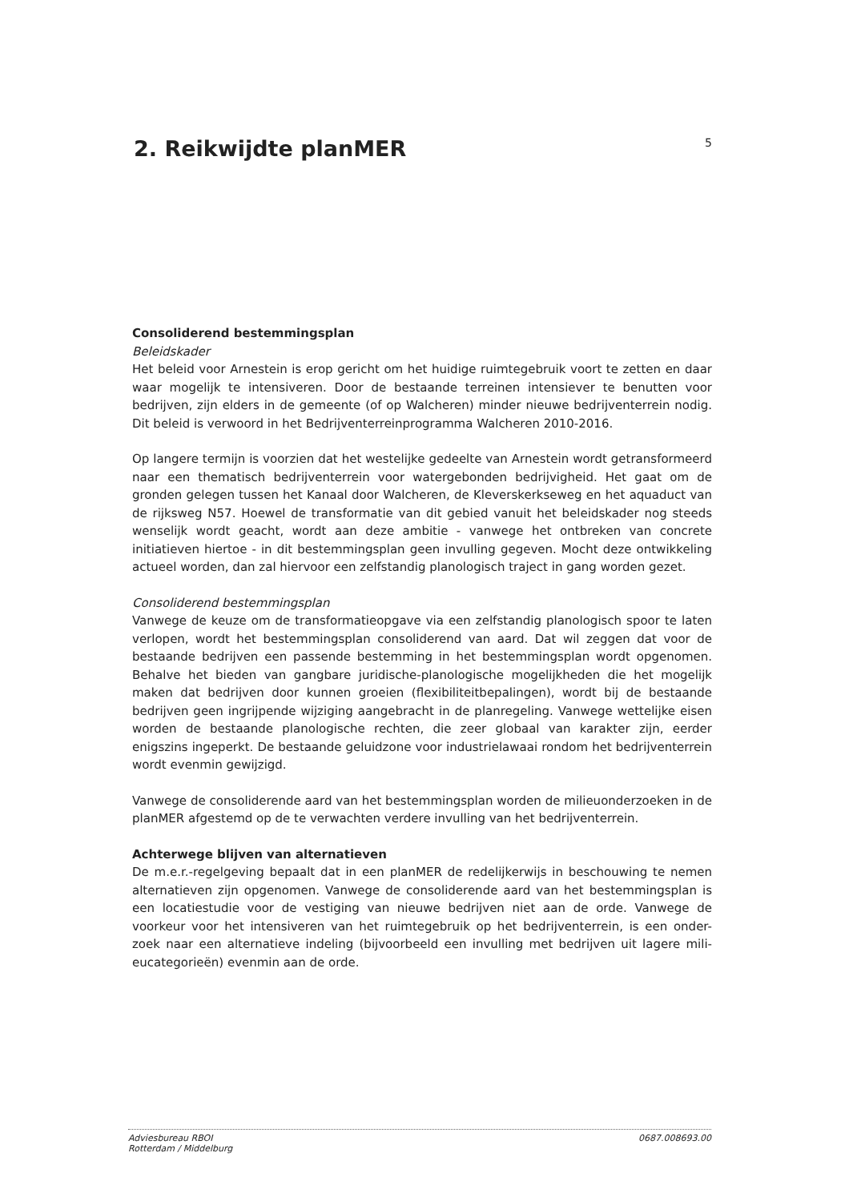2. Reikwijdte planMER
5
Consoliderend bestemmingsplan
Beleidskader
Het beleid voor Arnestein is erop gericht om het huidige ruimtegebruik voort te zetten en daar waar mogelijk te intensiveren. Door de bestaande terreinen intensiever te benutten voor bedrijven, zijn elders in de gemeente (of op Walcheren) minder nieuwe bedrijventerrein nodig. Dit beleid is verwoord in het Bedrijventerreinprogramma Walcheren 2010-2016.
Op langere termijn is voorzien dat het westelijke gedeelte van Arnestein wordt getransformeerd naar een thematisch bedrijventerrein voor watergebonden bedrijvigheid. Het gaat om de gronden gelegen tussen het Kanaal door Walcheren, de Kleverskerkseweg en het aquaduct van de rijksweg N57. Hoewel de transformatie van dit gebied vanuit het beleidskader nog steeds wenselijk wordt geacht, wordt aan deze ambitie - vanwege het ontbreken van concrete initiatieven hiertoe - in dit bestemmingsplan geen invulling gegeven. Mocht deze ontwikkeling actueel worden, dan zal hiervoor een zelfstandig planologisch traject in gang worden gezet.
Consoliderend bestemmingsplan
Vanwege de keuze om de transformatieopgave via een zelfstandig planologisch spoor te laten verlopen, wordt het bestemmingsplan consoliderend van aard. Dat wil zeggen dat voor de bestaande bedrijven een passende bestemming in het bestemmingsplan wordt opgenomen. Behalve het bieden van gangbare juridische-planologische mogelijkheden die het mogelijk maken dat bedrijven door kunnen groeien (flexibiliteitbepalingen), wordt bij de bestaande bedrijven geen ingrijpende wijziging aangebracht in de planregeling. Vanwege wettelijke eisen worden de bestaande planologische rechten, die zeer globaal van karakter zijn, eerder enigszins ingeperkt. De bestaande geluidzone voor industrielawaai rondom het bedrijventerrein wordt evenmin gewijzigd.
Vanwege de consoliderende aard van het bestemmingsplan worden de milieuonderzoeken in de planMER afgestemd op de te verwachten verdere invulling van het bedrijventerrein.
Achterwege blijven van alternatieven
De m.e.r.-regelgeving bepaalt dat in een planMER de redelijkerwijs in beschouwing te nemen alternatieven zijn opgenomen. Vanwege de consoliderende aard van het bestemmingsplan is een locatiestudie voor de vestiging van nieuwe bedrijven niet aan de orde. Vanwege de voorkeur voor het intensiveren van het ruimtegebruik op het bedrijventerrein, is een onder-zoek naar een alternatieve indeling (bijvoorbeeld een invulling met bedrijven uit lagere mili-eucategorieën) evenmin aan de orde.
Adviesbureau RBOI
Rotterdam / Middelburg 0687.008693.00